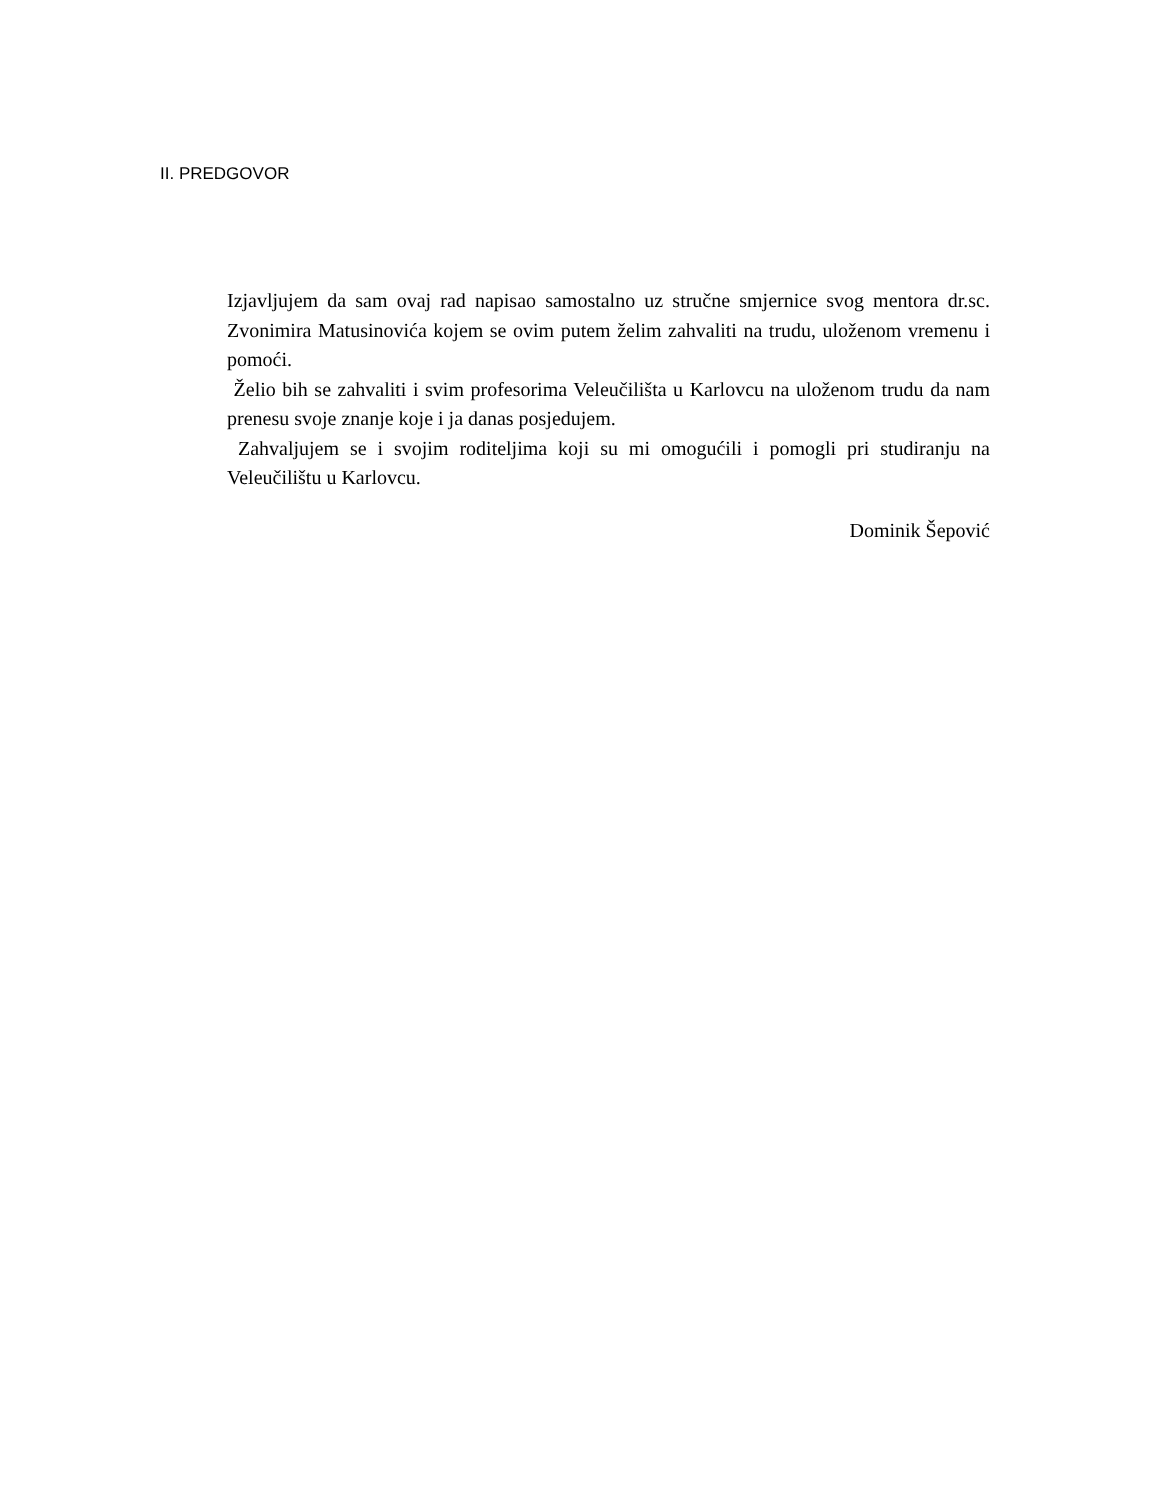II. PREDGOVOR
Izjavljujem da sam ovaj rad napisao samostalno uz stručne smjernice svog mentora dr.sc. Zvonimira Matusinovića kojem se ovim putem želim zahvaliti na trudu, uloženom vremenu i pomoći.
Želio bih se zahvaliti i svim profesorima Veleučilišta u Karlovcu na uloženom trudu da nam prenesu svoje znanje koje i ja danas posjedujem.
Zahvaljujem se i svojim roditeljima koji su mi omogućili i pomogli pri studiranju na Veleučilištu u Karlovcu.
Dominik Šepović